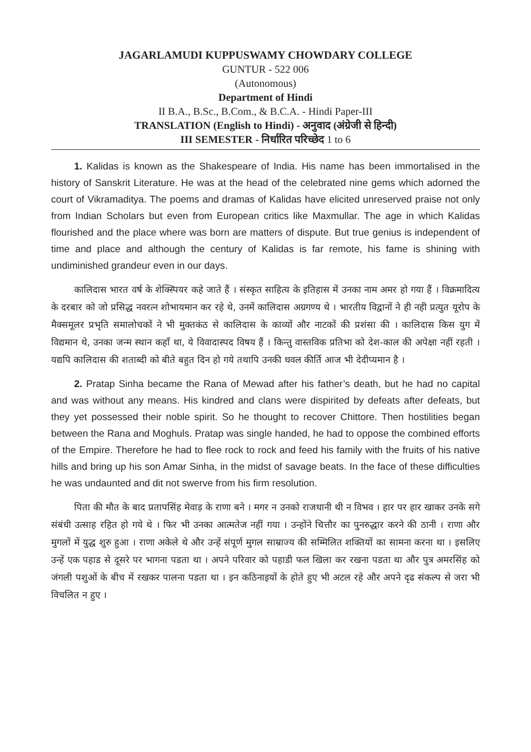JAGARLAMUDI KUPPUSWAMY CHOWDARY COLLEGE
GUNTUR - 522 006
(Autonomous)
Department of Hindi
II B.A., B.Sc., B.Com., & B.C.A. - Hindi Paper-III
TRANSLATION (English to Hindi) - अनुवाद (अंग्रेजी से हिन्दी)
III SEMESTER - निर्धारित परिच्छेद 1 to 6
1. Kalidas is known as the Shakespeare of India. His name has been immortalised in the history of Sanskrit Literature. He was at the head of the celebrated nine gems which adorned the court of Vikramaditya. The poems and dramas of Kalidas have elicited unreserved praise not only from Indian Scholars but even from European critics like Maxmullar. The age in which Kalidas flourished and the place where was born are matters of dispute. But true genius is independent of time and place and although the century of Kalidas is far remote, his fame is shining with undiminished grandeur even in our days.
कालिदास भारत वर्ष के शेक्स्पियर कहे जाते हैं । संस्कृत साहित्य के इतिहास में उनका नाम अमर हो गया हैं । विक्रमादित्य के दरबार को जो प्रसिद्ध नवरत्न शोभायमान कर रहे थे, उनमें कालिदास अग्रगण्य थे । भारतीय विद्वानों ने ही नही प्रत्युत यूरोप के मैक्समूलर प्रभृति समालोचकों ने भी मुक्तकंठ से कालिदास के काव्यों और नाटकों की प्रशंसा की । कालिदास किस युग में विद्यमान थे, उनका जन्म स्थान कहाँ था, ये विवादास्पद विषय हैं । किन्तु वास्तविक प्रतिभा को देश-काल की अपेक्षा नहीं रहती । यद्यपि कालिदास की शताब्दी को बीते बहुत दिन हो गये तथापि उनकी धवल कीर्ति आज भी देदीप्यमान है ।
2. Pratap Sinha became the Rana of Mewad after his father’s death, but he had no capital and was without any means. His kindred and clans were dispirited by defeats after defeats, but they yet possessed their noble spirit. So he thought to recover Chittore. Then hostilities began between the Rana and Moghuls. Pratap was single handed, he had to oppose the combined efforts of the Empire. Therefore he had to flee rock to rock and feed his family with the fruits of his native hills and bring up his son Amar Sinha, in the midst of savage beats. In the face of these difficulties he was undaunted and dit not swerve from his firm resolution.
पिता की मौत के बाद प्रतापसिंह मेवाड़ के राणा बने । मगर न उनको राजधानी थी न विभव । हार पर हार खाकर उनके सगे संबंधी उत्साह रहित हो गये थे । फिर भी उनका आत्मतेज नहीं गया । उन्होंने चित्तौर का पुनरुद्धार करने की ठानी । राणा और मुगलों में युद्ध शुरु हुआ । राणा अकेले थे और उन्हें संपूर्ण मुगल साम्राज्य की सम्मिलित शक्तियों का सामना करना था । इसलिए उन्हें एक पहाड से दूसरे पर भागना पडता था । अपने परिवार को पहाडी फल खिला कर रखना पडता था और पुत्र अमरसिंह को जंगली पशुओं के बीच में रखकर पालना पडता था । इन कठिनाइयों के होते हुए भी अटल रहे और अपने दृढ संकल्प से जरा भी विचलित न हुए ।